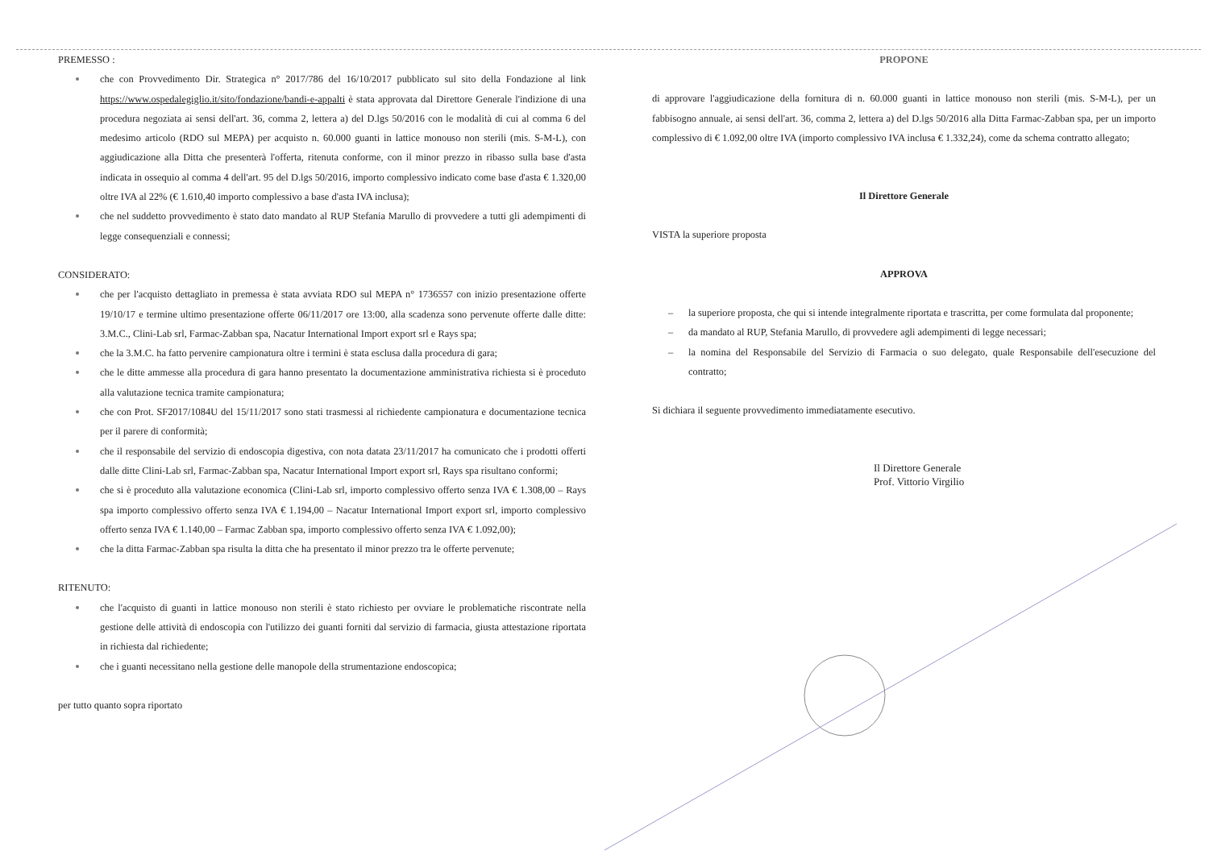PREMESSO :
che con Provvedimento Dir. Strategica n° 2017/786 del 16/10/2017 pubblicato sul sito della Fondazione al link https://www.ospedalegiglio.it/sito/fondazione/bandi-e-appalti è stata approvata dal Direttore Generale l'indizione di una procedura negoziata ai sensi dell'art. 36, comma 2, lettera a) del D.lgs 50/2016 con le modalità di cui al comma 6 del medesimo articolo (RDO sul MEPA) per acquisto n. 60.000 guanti in lattice monouso non sterili (mis. S-M-L), con aggiudicazione alla Ditta che presenterà l'offerta, ritenuta conforme, con il minor prezzo in ribasso sulla base d'asta indicata in ossequio al comma 4 dell'art. 95 del D.lgs 50/2016, importo complessivo indicato come base d'asta € 1.320,00 oltre IVA al 22% (€ 1.610,40 importo complessivo a base d'asta IVA inclusa);
che nel suddetto provvedimento è stato dato mandato al RUP Stefania Marullo di provvedere a tutti gli adempimenti di legge consequenziali e connessi;
CONSIDERATO:
che per l'acquisto dettagliato in premessa è stata avviata RDO sul MEPA n° 1736557 con inizio presentazione offerte 19/10/17 e termine ultimo presentazione offerte 06/11/2017 ore 13:00, alla scadenza sono pervenute offerte dalle ditte: 3.M.C., Clini-Lab srl, Farmac-Zabban spa, Nacatur International Import export srl e Rays spa;
che la 3.M.C. ha fatto pervenire campionatura oltre i termini è stata esclusa dalla procedura di gara;
che le ditte ammesse alla procedura di gara hanno presentato la documentazione amministrativa richiesta si è proceduto alla valutazione tecnica tramite campionatura;
che con Prot. SF2017/1084U del 15/11/2017 sono stati trasmessi al richiedente campionatura e documentazione tecnica per il parere di conformità;
che il responsabile del servizio di endoscopia digestiva, con nota datata 23/11/2017 ha comunicato che i prodotti offerti dalle ditte Clini-Lab srl, Farmac-Zabban spa, Nacatur International Import export srl, Rays spa risultano conformi;
che si è proceduto alla valutazione economica (Clini-Lab srl, importo complessivo offerto senza IVA € 1.308,00 – Rays spa importo complessivo offerto senza IVA € 1.194,00 – Nacatur International Import export srl, importo complessivo offerto senza IVA € 1.140,00 – Farmac Zabban spa, importo complessivo offerto senza IVA € 1.092,00);
che la ditta Farmac-Zabban spa risulta la ditta che ha presentato il minor prezzo tra le offerte pervenute;
RITENUTO:
che l'acquisto di guanti in lattice monouso non sterili è stato richiesto per ovviare le problematiche riscontrate nella gestione delle attività di endoscopia con l'utilizzo dei guanti forniti dal servizio di farmacia, giusta attestazione riportata in richiesta dal richiedente;
che i guanti necessitano nella gestione delle manopole della strumentazione endoscopica;
per tutto quanto sopra riportato
PROPONE
di approvare l'aggiudicazione della fornitura di n. 60.000 guanti in lattice monouso non sterili (mis. S-M-L), per un fabbisogno annuale, ai sensi dell'art. 36, comma 2, lettera a) del D.lgs 50/2016 alla Ditta Farmac-Zabban spa, per un importo complessivo di € 1.092,00 oltre IVA (importo complessivo IVA inclusa € 1.332,24), come da schema contratto allegato;
Il Direttore Generale
VISTA la superiore proposta
APPROVA
– la superiore proposta, che qui si intende integralmente riportata e trascritta, per come formulata dal proponente;
– da mandato al RUP, Stefania Marullo, di provvedere agli adempimenti di legge necessari;
– la nomina del Responsabile del Servizio di Farmacia o suo delegato, quale Responsabile dell'esecuzione del contratto;
Si dichiara il seguente provvedimento immediatamente esecutivo.
Il Direttore Generale
Prof. Vittorio Virgilio